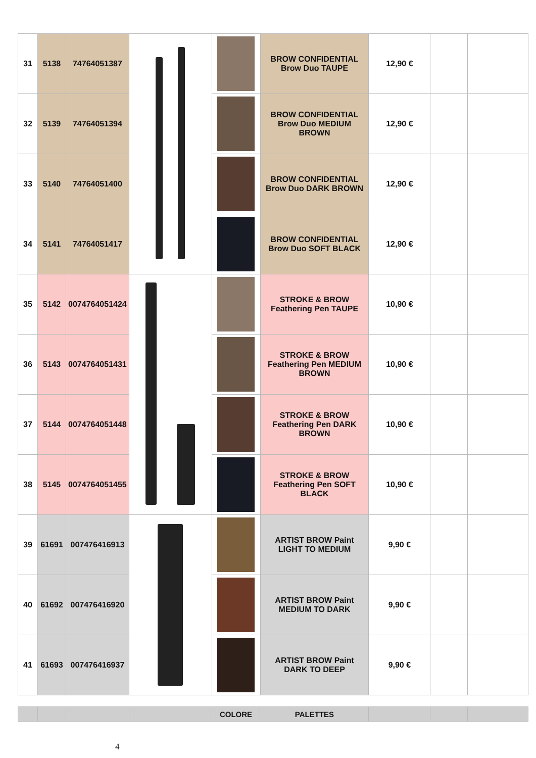| 31 | 5138 | 74764051387 | | | BROW CONFIDENTIAL Brow Duo TAUPE | 12,90 € | | |
| 32 | 5139 | 74764051394 | | | BROW CONFIDENTIAL Brow Duo MEDIUM BROWN | 12,90 € | | |
| 33 | 5140 | 74764051400 | | | BROW CONFIDENTIAL Brow Duo DARK BROWN | 12,90 € | | |
| 34 | 5141 | 74764051417 | | | BROW CONFIDENTIAL Brow Duo SOFT BLACK | 12,90 € | | |
| 35 | 5142 | 0074764051424 | | | STROKE & BROW Feathering Pen TAUPE | 10,90 € | | |
| 36 | 5143 | 0074764051431 | | | STROKE & BROW Feathering Pen MEDIUM BROWN | 10,90 € | | |
| 37 | 5144 | 0074764051448 | | | STROKE & BROW Feathering Pen DARK BROWN | 10,90 € | | |
| 38 | 5145 | 0074764051455 | | | STROKE & BROW Feathering Pen SOFT BLACK | 10,90 € | | |
| 39 | 61691 | 007476416913 | | | ARTIST BROW Paint LIGHT TO MEDIUM | 9,90 € | | |
| 40 | 61692 | 007476416920 | | | ARTIST BROW Paint MEDIUM TO DARK | 9,90 € | | |
| 41 | 61693 | 007476416937 | | | ARTIST BROW Paint DARK TO DEEP | 9,90 € | | |
| | | | | COLORE | PALETTES | | | |
4